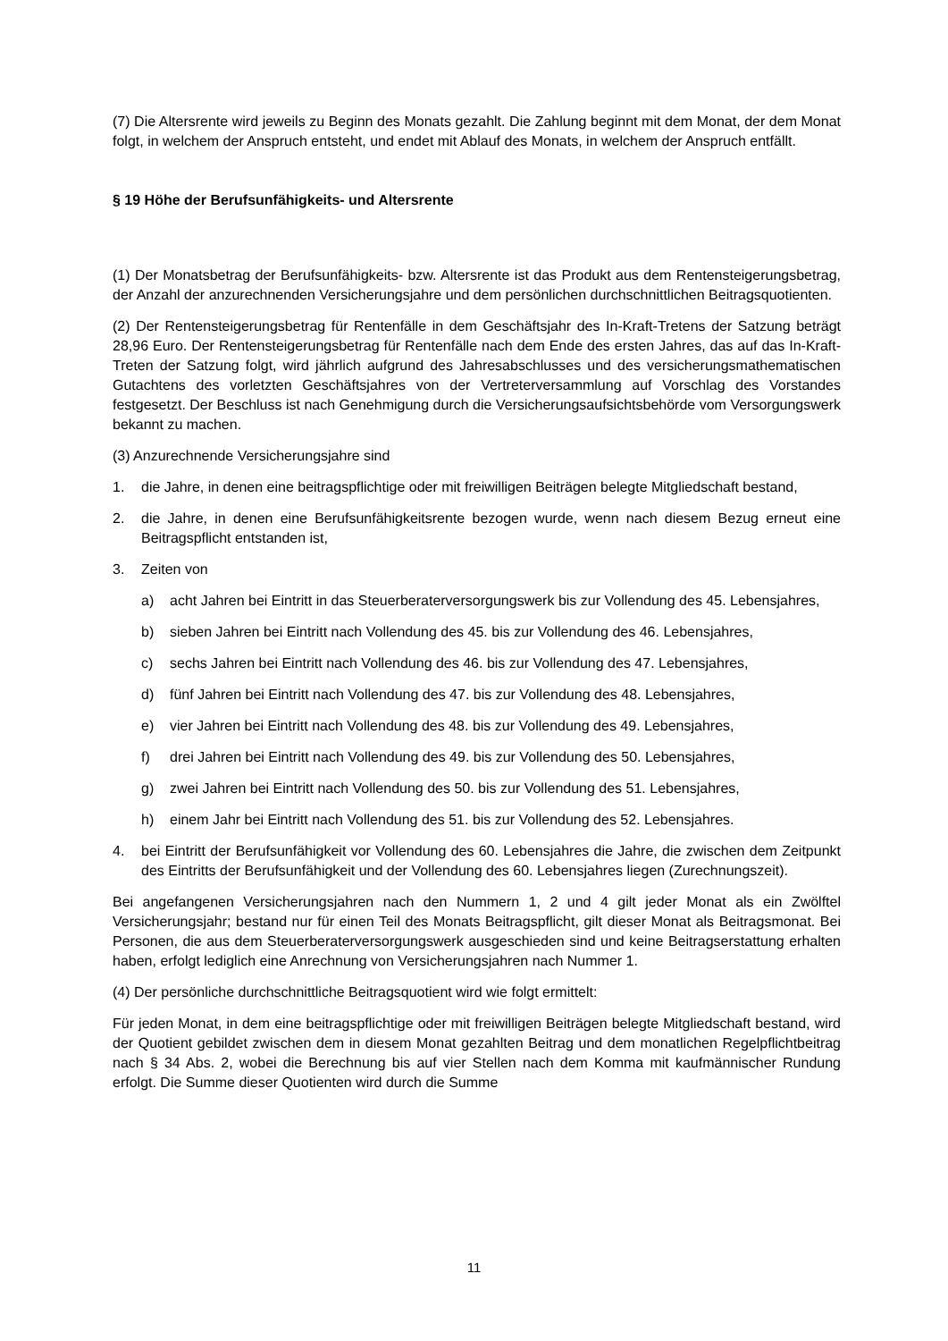(7) Die Altersrente wird jeweils zu Beginn des Monats gezahlt. Die Zahlung beginnt mit dem Monat, der dem Monat folgt, in welchem der Anspruch entsteht, und endet mit Ablauf des Monats, in welchem der Anspruch entfällt.
§ 19 Höhe der Berufsunfähigkeits- und Altersrente
(1) Der Monatsbetrag der Berufsunfähigkeits- bzw. Altersrente ist das Produkt aus dem Rentensteigerungsbetrag, der Anzahl der anzurechnenden Versicherungsjahre und dem persönlichen durchschnittlichen Beitragsquotienten.
(2) Der Rentensteigerungsbetrag für Rentenfälle in dem Geschäftsjahr des In-Kraft-Tretens der Satzung beträgt 28,96 Euro. Der Rentensteigerungsbetrag für Rentenfälle nach dem Ende des ersten Jahres, das auf das In-Kraft-Treten der Satzung folgt, wird jährlich aufgrund des Jahresabschlusses und des versicherungsmathematischen Gutachtens des vorletzten Geschäftsjahres von der Vertreterversammlung auf Vorschlag des Vorstandes festgesetzt. Der Beschluss ist nach Genehmigung durch die Versicherungsaufsichtsbehörde vom Versorgungswerk bekannt zu machen.
(3) Anzurechnende Versicherungsjahre sind
1. die Jahre, in denen eine beitragspflichtige oder mit freiwilligen Beiträgen belegte Mitgliedschaft bestand,
2. die Jahre, in denen eine Berufsunfähigkeitsrente bezogen wurde, wenn nach diesem Bezug erneut eine Beitragspflicht entstanden ist,
3. Zeiten von
a) acht Jahren bei Eintritt in das Steuerberaterversorgungswerk bis zur Vollendung des 45. Lebensjahres,
b) sieben Jahren bei Eintritt nach Vollendung des 45. bis zur Vollendung des 46. Lebensjahres,
c) sechs Jahren bei Eintritt nach Vollendung des 46. bis zur Vollendung des 47. Lebensjahres,
d) fünf Jahren bei Eintritt nach Vollendung des 47. bis zur Vollendung des 48. Lebensjahres,
e) vier Jahren bei Eintritt nach Vollendung des 48. bis zur Vollendung des 49. Lebensjahres,
f) drei Jahren bei Eintritt nach Vollendung des 49. bis zur Vollendung des 50. Lebensjahres,
g) zwei Jahren bei Eintritt nach Vollendung des 50. bis zur Vollendung des 51. Lebensjahres,
h) einem Jahr bei Eintritt nach Vollendung des 51. bis zur Vollendung des 52. Lebensjahres.
4. bei Eintritt der Berufsunfähigkeit vor Vollendung des 60. Lebensjahres die Jahre, die zwischen dem Zeitpunkt des Eintritts der Berufsunfähigkeit und der Vollendung des 60. Lebensjahres liegen (Zurechnungszeit).
Bei angefangenen Versicherungsjahren nach den Nummern 1, 2 und 4 gilt jeder Monat als ein Zwölftel Versicherungsjahr; bestand nur für einen Teil des Monats Beitragspflicht, gilt dieser Monat als Beitragsmonat. Bei Personen, die aus dem Steuerberaterversorgungswerk ausgeschieden sind und keine Beitragserstattung erhalten haben, erfolgt lediglich eine Anrechnung von Versicherungsjahren nach Nummer 1.
(4) Der persönliche durchschnittliche Beitragsquotient wird wie folgt ermittelt:
Für jeden Monat, in dem eine beitragspflichtige oder mit freiwilligen Beiträgen belegte Mitgliedschaft bestand, wird der Quotient gebildet zwischen dem in diesem Monat gezahlten Beitrag und dem monatlichen Regelpflichtbeitrag nach § 34 Abs. 2, wobei die Berechnung bis auf vier Stellen nach dem Komma mit kaufmännischer Rundung erfolgt. Die Summe dieser Quotienten wird durch die Summe
11